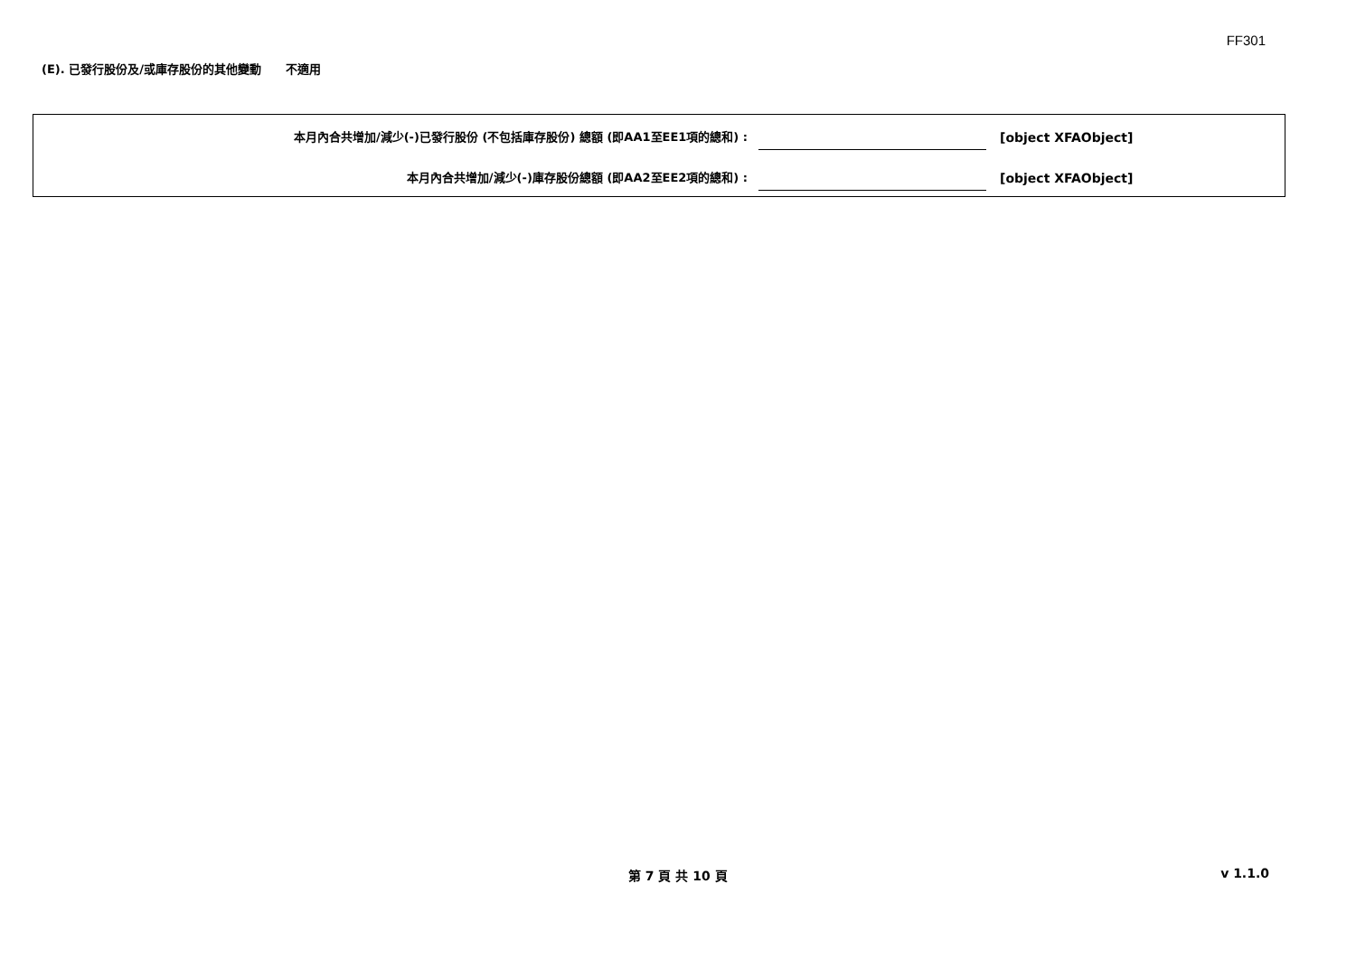FF301
(E). 已發行股份及/或庫存股份的其他變動 不適用
本月內合共增加/減少(-)已發行股份 (不包括庫存股份) 總額 (即AA1至EE1項的總和) :
[object XFAObject]
本月內合共增加/減少(-)庫存股份總額 (即AA2至EE2項的總和) :
[object XFAObject]
第 7 頁 共 10 頁 v 1.1.0